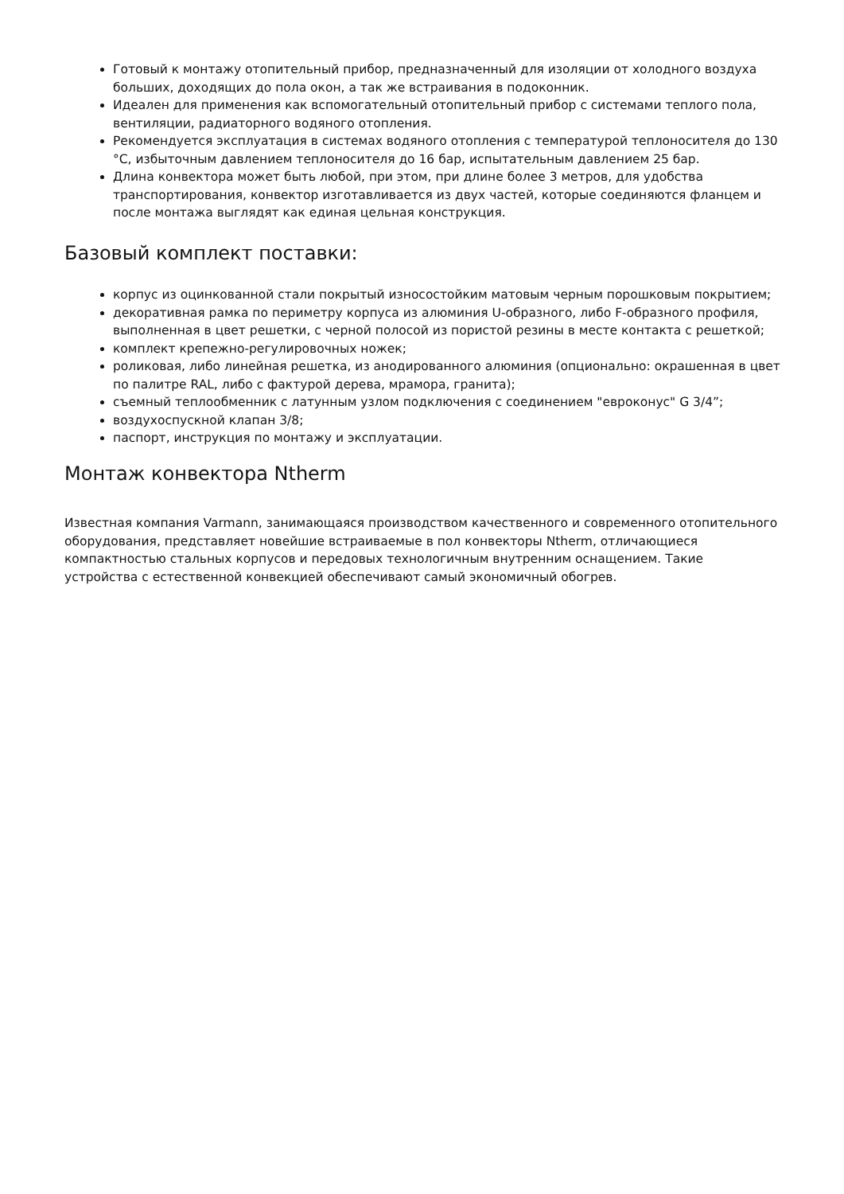Готовый к монтажу отопительный прибор, предназначенный для изоляции от холодного воздуха больших, доходящих до пола окон, а так же встраивания в подоконник.
Идеален для применения как вспомогательный отопительный прибор с системами теплого пола, вентиляции, радиаторного водяного отопления.
Рекомендуется эксплуатация в системах водяного отопления с температурой теплоносителя до 130 °C, избыточным давлением теплоносителя до 16 бар, испытательным давлением 25 бар.
Длина конвектора может быть любой, при этом, при длине более 3 метров, для удобства транспортирования, конвектор изготавливается из двух частей, которые соединяются фланцем и после монтажа выглядят как единая цельная конструкция.
Базовый комплект поставки:
корпус из оцинкованной стали покрытый износостойким матовым черным порошковым покрытием;
декоративная рамка по периметру корпуса из алюминия U-образного, либо F-образного профиля, выполненная в цвет решетки, с черной полосой из пористой резины в месте контакта с решеткой;
комплект крепежно-регулировочных ножек;
роликовая, либо линейная решетка, из анодированного алюминия (опционально: окрашенная в цвет по палитре RAL, либо с фактурой дерева, мрамора, гранита);
съемный теплообменник с латунным узлом подключения с соединением "евроконус" G 3/4”;
воздухоспускной клапан 3/8;
паспорт, инструкция по монтажу и эксплуатации.
Монтаж конвектора Ntherm
Известная компания Varmann, занимающаяся производством качественного и современного отопительного оборудования, представляет новейшие встраиваемые в пол конвекторы Ntherm, отличающиеся компактностью стальных корпусов и передовых технологичным внутренним оснащением. Такие устройства с естественной конвекцией обеспечивают самый экономичный обогрев.